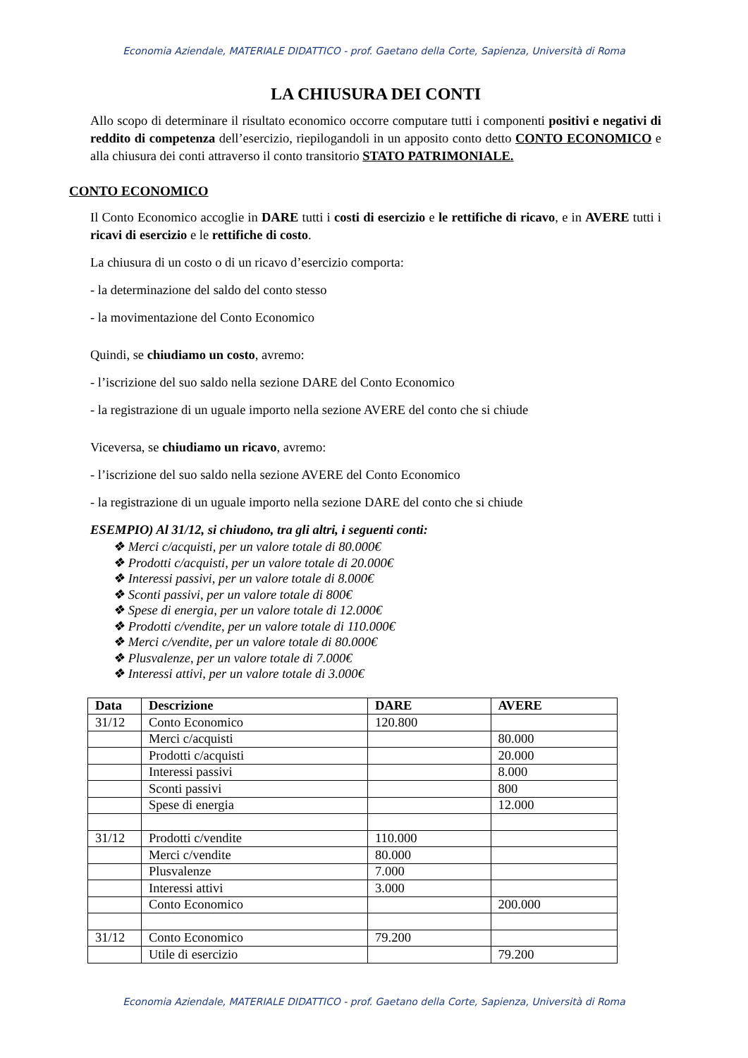Economia Aziendale, MATERIALE DIDATTICO - prof. Gaetano della Corte, Sapienza, Università di Roma
LA CHIUSURA DEI CONTI
Allo scopo di determinare il risultato economico occorre computare tutti i componenti positivi e negativi di reddito di competenza dell’esercizio, riepilogandoli in un apposito conto detto CONTO ECONOMICO e alla chiusura dei conti attraverso il conto transitorio STATO PATRIMONIALE.
CONTO ECONOMICO
Il Conto Economico accoglie in DARE tutti i costi di esercizio e le rettifiche di ricavo, e in AVERE tutti i ricavi di esercizio e le rettifiche di costo.
La chiusura di un costo o di un ricavo d’esercizio comporta:
- la determinazione del saldo del conto stesso
- la movimentazione del Conto Economico
Quindi, se chiudiamo un costo, avremo:
- l’iscrizione del suo saldo nella sezione DARE del Conto Economico
- la registrazione di un uguale importo nella sezione AVERE del conto che si chiude
Viceversa, se chiudiamo un ricavo, avremo:
- l’iscrizione del suo saldo nella sezione AVERE del Conto Economico
- la registrazione di un uguale importo nella sezione DARE del conto che si chiude
ESEMPIO) Al 31/12, si chiudono, tra gli altri, i seguenti conti:
❖ Merci c/acquisti, per un valore totale di 80.000€
❖ Prodotti c/acquisti, per un valore totale di 20.000€
❖ Interessi passivi, per un valore totale di 8.000€
❖ Sconti passivi, per un valore totale di 800€
❖ Spese di energia, per un valore totale di 12.000€
❖ Prodotti c/vendite, per un valore totale di 110.000€
❖ Merci c/vendite, per un valore totale di 80.000€
❖ Plusvalenze, per un valore totale di 7.000€
❖ Interessi attivi, per un valore totale di 3.000€
| Data | Descrizione | DARE | AVERE |
| --- | --- | --- | --- |
| 31/12 | Conto Economico | 120.800 | |
| | Merci c/acquisti | | 80.000 |
| | Prodotti c/acquisti | | 20.000 |
| | Interessi passivi | | 8.000 |
| | Sconti passivi | | 800 |
| | Spese di energia | | 12.000 |
| 31/12 | Prodotti c/vendite | 110.000 | |
| | Merci c/vendite | 80.000 | |
| | Plusvalenze | 7.000 | |
| | Interessi attivi | 3.000 | |
| | Conto Economico | | 200.000 |
| 31/12 | Conto Economico | 79.200 | |
| | Utile di esercizio | | 79.200 |
Economia Aziendale, MATERIALE DIDATTICO - prof. Gaetano della Corte, Sapienza, Università di Roma